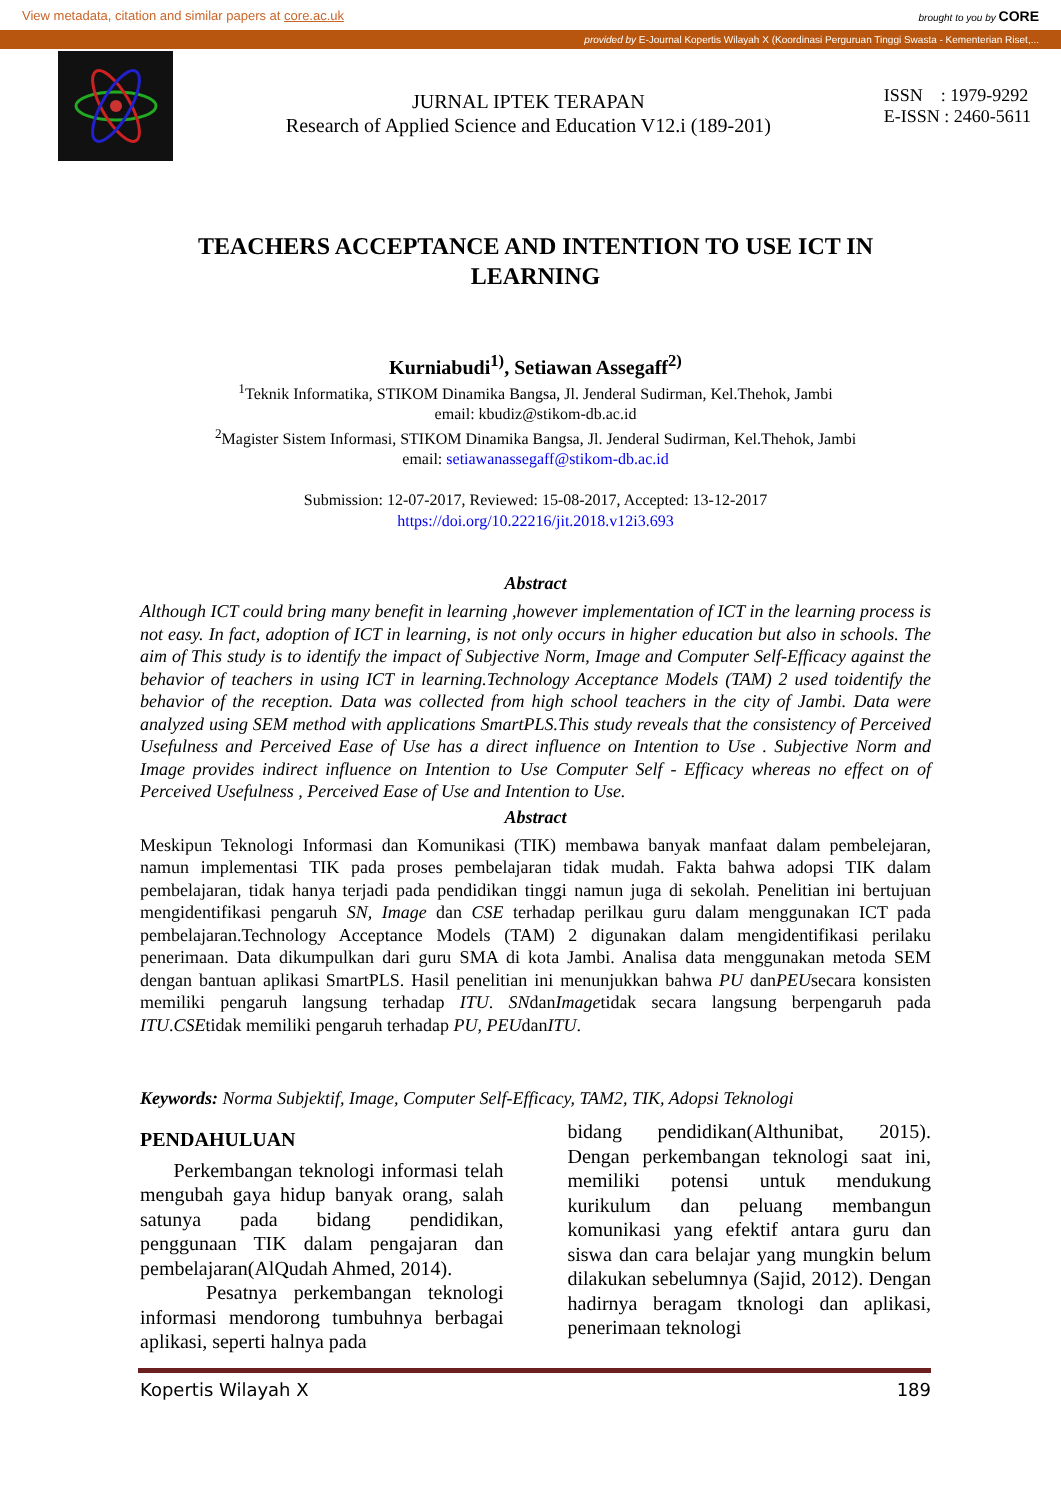View metadata, citation and similar papers at core.ac.uk brought to you by CORE
provided by E-Journal Kopertis Wilayah X (Koordinasi Perguruan Tinggi Swasta - Kementerian Riset,...
JURNAL IPTEK TERAPAN
Research of Applied Science and Education V12.i (189-201)
ISSN : 1979-9292
E-ISSN : 2460-5611
TEACHERS ACCEPTANCE AND INTENTION TO USE ICT IN LEARNING
Kurniabudi<sup>1)</sup>, Setiawan Assegaff<sup>2)</sup>
<sup>1</sup> Teknik Informatika, STIKOM Dinamika Bangsa, Jl. Jenderal Sudirman, Kel.Thehok, Jambi
email: kbudiz@stikom-db.ac.id
<sup>2</sup> Magister Sistem Informasi, STIKOM Dinamika Bangsa, Jl. Jenderal Sudirman, Kel.Thehok, Jambi
email: setiawanassegaff@stikom-db.ac.id
Submission: 12-07-2017, Reviewed: 15-08-2017, Accepted: 13-12-2017
https://doi.org/10.22216/jit.2018.v12i3.693
Abstract
Although ICT could bring many benefit in learning ,however implementation of ICT in the learning process is not easy. In fact, adoption of ICT in learning, is not only occurs in higher education but also in schools. The aim of This study is to identify the impact of Subjective Norm, Image and Computer Self-Efficacy against the behavior of teachers in using ICT in learning.Technology Acceptance Models (TAM) 2 used toidentify the behavior of the reception. Data was collected from high school teachers in the city of Jambi. Data were analyzed using SEM method with applications SmartPLS.This study reveals that the consistency of Perceived Usefulness and Perceived Ease of Use has a direct influence on Intention to Use . Subjective Norm and Image provides indirect influence on Intention to Use Computer Self - Efficacy whereas no effect on of Perceived Usefulness , Perceived Ease of Use and Intention to Use.
Abstract
Meskipun Teknologi Informasi dan Komunikasi (TIK) membawa banyak manfaat dalam pembelejaran, namun implementasi TIK pada proses pembelajaran tidak mudah. Fakta bahwa adopsi TIK dalam pembelajaran, tidak hanya terjadi pada pendidikan tinggi namun juga di sekolah. Penelitian ini bertujuan mengidentifikasi pengaruh SN, Image dan CSE terhadap perilkau guru dalam menggunakan ICT pada pembelajaran.Technology Acceptance Models (TAM) 2 digunakan dalam mengidentifikasi perilaku penerimaan. Data dikumpulkan dari guru SMA di kota Jambi. Analisa data menggunakan metoda SEM dengan bantuan aplikasi SmartPLS. Hasil penelitian ini menunjukkan bahwa PU danPEUsecara konsisten memiliki pengaruh langsung terhadap ITU. SNdanImagetidak secara langsung berpengaruh pada ITU.CSEtidak memiliki pengaruh terhadap PU, PEUdanITU.
Keywords: Norma Subjektif, Image, Computer Self-Efficacy, TAM2, TIK, Adopsi Teknologi
PENDAHULUAN
Perkembangan teknologi informasi telah mengubah gaya hidup banyak orang, salah satunya pada bidang pendidikan, penggunaan TIK dalam pengajaran dan pembelajaran(AlQudah Ahmed, 2014).
Pesatnya perkembangan teknologi informasi mendorong tumbuhnya berbagai aplikasi, seperti halnya pada
bidang pendidikan(Althunibat, 2015). Dengan perkembangan teknologi saat ini, memiliki potensi untuk mendukung kurikulum dan peluang membangun komunikasi yang efektif antara guru dan siswa dan cara belajar yang mungkin belum dilakukan sebelumnya (Sajid, 2012). Dengan hadirnya beragam tknologi dan aplikasi, penerimaan teknologi
Kopertis Wilayah X 189